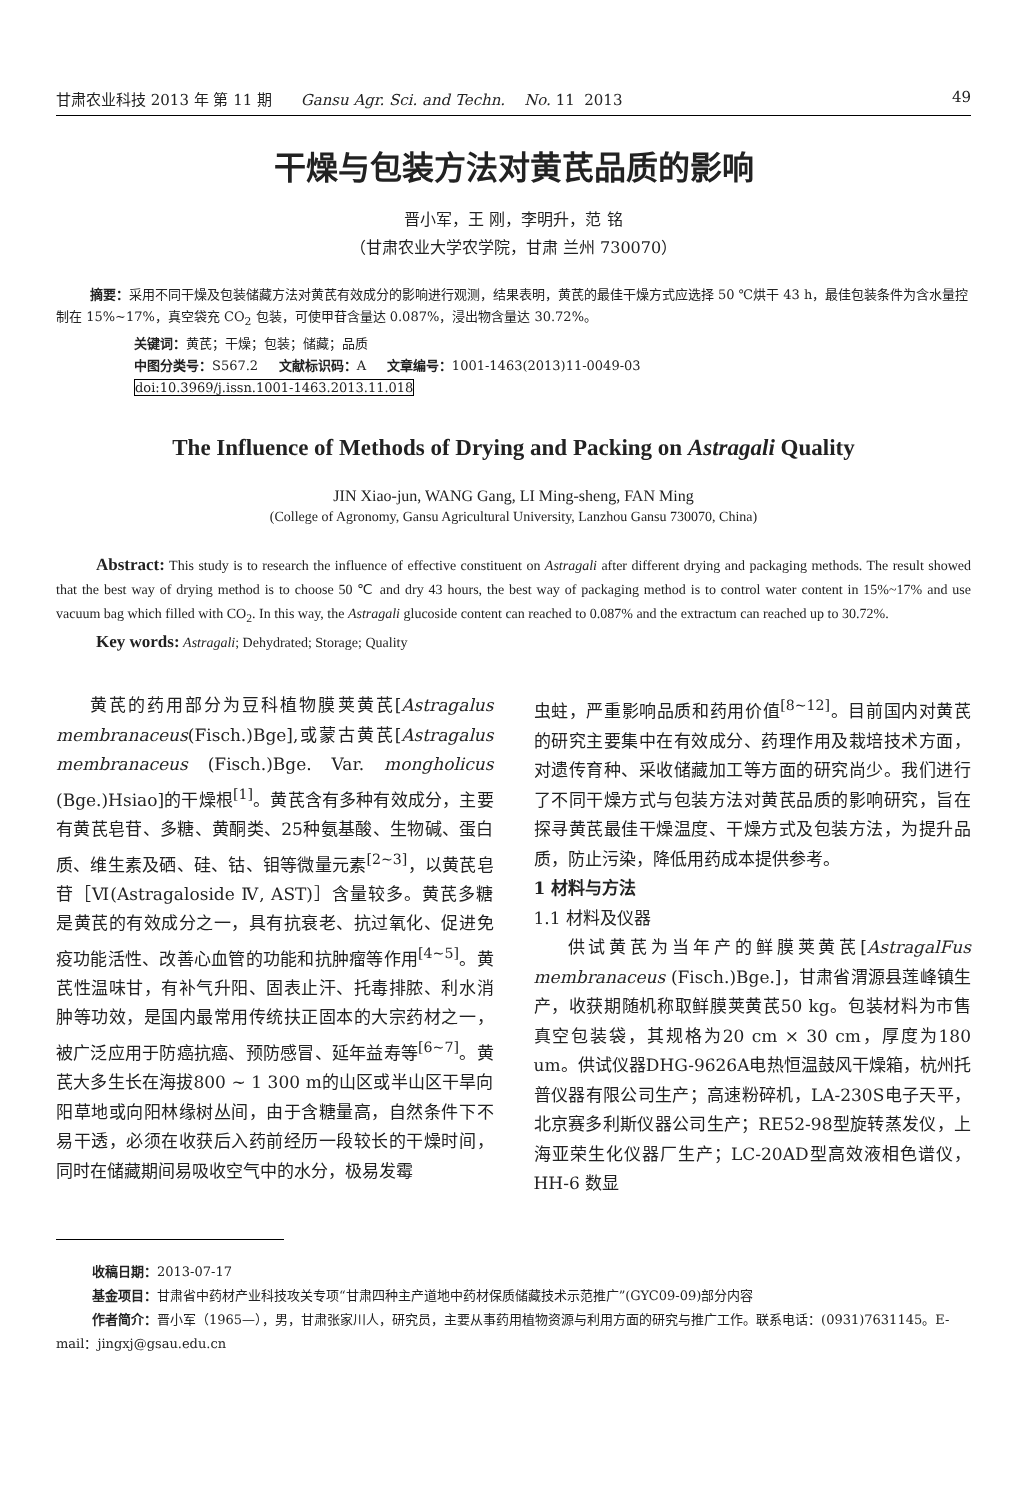甘肃农业科技 2013 年 第 11 期 Gansu Agr. Sci. and Techn. No. 11 2013 49
干燥与包装方法对黄芪品质的影响
晋小军，王 刚，李明升，范 铭
（甘肃农业大学农学院，甘肃 兰州 730070）
摘要：采用不同干燥及包装储藏方法对黄芪有效成分的影响进行观测，结果表明，黄芪的最佳干燥方式应选择 50 ℃烘干 43 h，最佳包装条件为含水量控制在 15%~17%，真空袋充 CO<sub>2</sub> 包装，可使甲苷含量达 0.087%，浸出物含量达 30.72%。
关键词：黄芪；干燥；包装；储藏；品质
中图分类号：S567.2 文献标识码：A 文章编号：1001-1463(2013)11-0049-03
doi:10.3969/j.issn.1001-1463.2013.11.018
The Influence of Methods of Drying and Packing on Astragali Quality
JIN Xiao-jun, WANG Gang, LI Ming-sheng, FAN Ming
(College of Agronomy, Gansu Agricultural University, Lanzhou Gansu 730070, China)
Abstract: This study is to research the influence of effective constituent on Astragali after different drying and packaging methods. The result showed that the best way of drying method is to choose 50 ℃ and dry 43 hours, the best way of packaging method is to control water content in 15%~17% and use vacuum bag which filled with CO<sub>2</sub>. In this way, the Astragali glucoside content can reached to 0.087% and the extractum can reached up to 30.72%.
Key words: Astragali; Dehydrated; Storage; Quality
黄芪的药用部分为豆科植物膜荚黄芪[Astragalus membranaceus(Fisch.)Bge],或蒙古黄芪[Astragalus membranaceus (Fisch.)Bge. Var. mongholicus (Bge.)Hsiao]的干燥根<sup>[1]</sup>。黄芪含有多种有效成分，主要有黄芪皂苷、多糖、黄酮类、25种氨基酸、生物碱、蛋白质、维生素及硒、硅、钴、钼等微量元素<sup>[2~3]</sup>，以黄芪皂苷［Ⅵ(Astragaloside Ⅳ, AST)］含量较多。黄芪多糖是黄芪的有效成分之一，具有抗衰老、抗过氧化、促进免疫功能活性、改善心血管的功能和抗肿瘤等作用<sup>[4~5]</sup>。黄芪性温味甘，有补气升阳、固表止汗、托毒排脓、利水消肿等功效，是国内最常用传统扶正固本的大宗药材之一，被广泛应用于防癌抗癌、预防感冒、延年益寿等<sup>[6~7]</sup>。黄芪大多生长在海拔800 ~ 1 300 m的山区或半山区干旱向阳草地或向阳林缘树丛间，由于含糖量高，自然条件下不易干透，必须在收获后入药前经历一段较长的干燥时间，同时在储藏期间易吸收空气中的水分，极易发霉
虫蛀，严重影响品质和药用价值<sup>[8~12]</sup>。目前国内对黄芪的研究主要集中在有效成分、药理作用及栽培技术方面，对遗传育种、采收储藏加工等方面的研究尚少。我们进行了不同干燥方式与包装方法对黄芪品质的影响研究，旨在探寻黄芪最佳干燥温度、干燥方式及包装方法，为提升品质，防止污染，降低用药成本提供参考。
1 材料与方法
1.1 材料及仪器
供试黄芪为当年产的鲜膜荚黄芪[AstragalFus membranaceus (Fisch.)Bge.]，甘肃省渭源县莲峰镇生产，收获期随机称取鲜膜荚黄芪50 kg。包装材料为市售真空包装袋，其规格为20 cm × 30 cm，厚度为180 um。供试仪器DHG-9626A电热恒温鼓风干燥箱，杭州托普仪器有限公司生产；高速粉碎机，LA-230S电子天平，北京赛多利斯仪器公司生产；RE52-98型旋转蒸发仪，上海亚荣生化仪器厂生产；LC-20AD型高效液相色谱仪，HH-6 数显
收稿日期：2013-07-17
基金项目：甘肃省中药材产业科技攻关专项“甘肃四种主产道地中药材保质储藏技术示范推广”(GYC09-09)部分内容
作者简介：晋小军（1965—），男，甘肃张家川人，研究员，主要从事药用植物资源与利用方面的研究与推广工作。联系电话：(0931)7631145。E-mail：jingxj@gsau.edu.cn